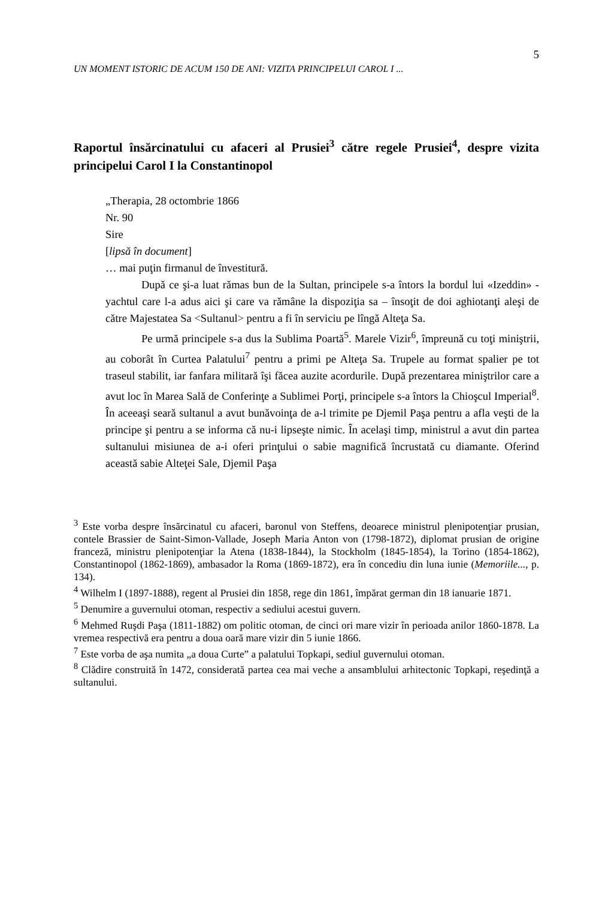5
UN MOMENT ISTORIC DE ACUM 150 DE ANI: VIZITA PRINCIPELUI CAROL I ...
Raportul însărcinatului cu afaceri al Prusiei<sup>3</sup> către regele Prusiei<sup>4</sup>, despre vizita principelui Carol I la Constantinopol
„Therapia, 28 octombrie 1866
Nr. 90
Sire
[lipsă în document]
… mai puţin firmanul de învestitură.
După ce şi-a luat rămas bun de la Sultan, principele s-a întors la bordul lui «Izeddin» - yachtul care l-a adus aici şi care va rămâne la dispoziţia sa – însoţit de doi aghiotanţi aleşi de către Majestatea Sa <Sultanul> pentru a fi în serviciu pe lîngă Alteţa Sa.
Pe urmă principele s-a dus la Sublima Poartă<sup>5</sup>. Marele Vizir<sup>6</sup>, împreună cu toţi miniştrii, au coborât în Curtea Palatului<sup>7</sup> pentru a primi pe Alteţa Sa. Trupele au format spalier pe tot traseul stabilit, iar fanfara militară îşi făcea auzite acordurile. După prezentarea miniştrilor care a avut loc în Marea Sală de Conferinţe a Sublimei Porţi, principele s-a întors la Chioşcul Imperial<sup>8</sup>. În aceeaşi seară sultanul a avut bunăvoinţa de a-l trimite pe Djemil Paşa pentru a afla veşti de la principe şi pentru a se informa că nu-i lipseşte nimic. În acelaşi timp, ministrul a avut din partea sultanului misiunea de a-i oferi prinţului o sabie magnifică încrustată cu diamante. Oferind această sabie Alteţei Sale, Djemil Paşa
<sup>3</sup> Este vorba despre însărcinatul cu afaceri, baronul von Steffens, deoarece ministrul plenipotenţiar prusian, contele Brassier de Saint-Simon-Vallade, Joseph Maria Anton von (1798-1872), diplomat prusian de origine franceză, ministru plenipotenţiar la Atena (1838-1844), la Stockholm (1845-1854), la Torino (1854-1862), Constantinopol (1862-1869), ambasador la Roma (1869-1872), era în concediu din luna iunie (Memoriile..., p. 134).
<sup>4</sup> Wilhelm I (1897-1888), regent al Prusiei din 1858, rege din 1861, împărat german din 18 ianuarie 1871.
<sup>5</sup> Denumire a guvernului otoman, respectiv a sediului acestui guvern.
<sup>6</sup> Mehmed Ruşdi Paşa (1811-1882) om politic otoman, de cinci ori mare vizir în perioada anilor 1860-1878. La vremea respectivă era pentru a doua oară mare vizir din 5 iunie 1866.
<sup>7</sup> Este vorba de aşa numita „a doua Curte” a palatului Topkapi, sediul guvernului otoman.
<sup>8</sup> Clădire construită în 1472, considerată partea cea mai veche a ansamblului arhitectonic Topkapi, reşedinţă a sultanului.